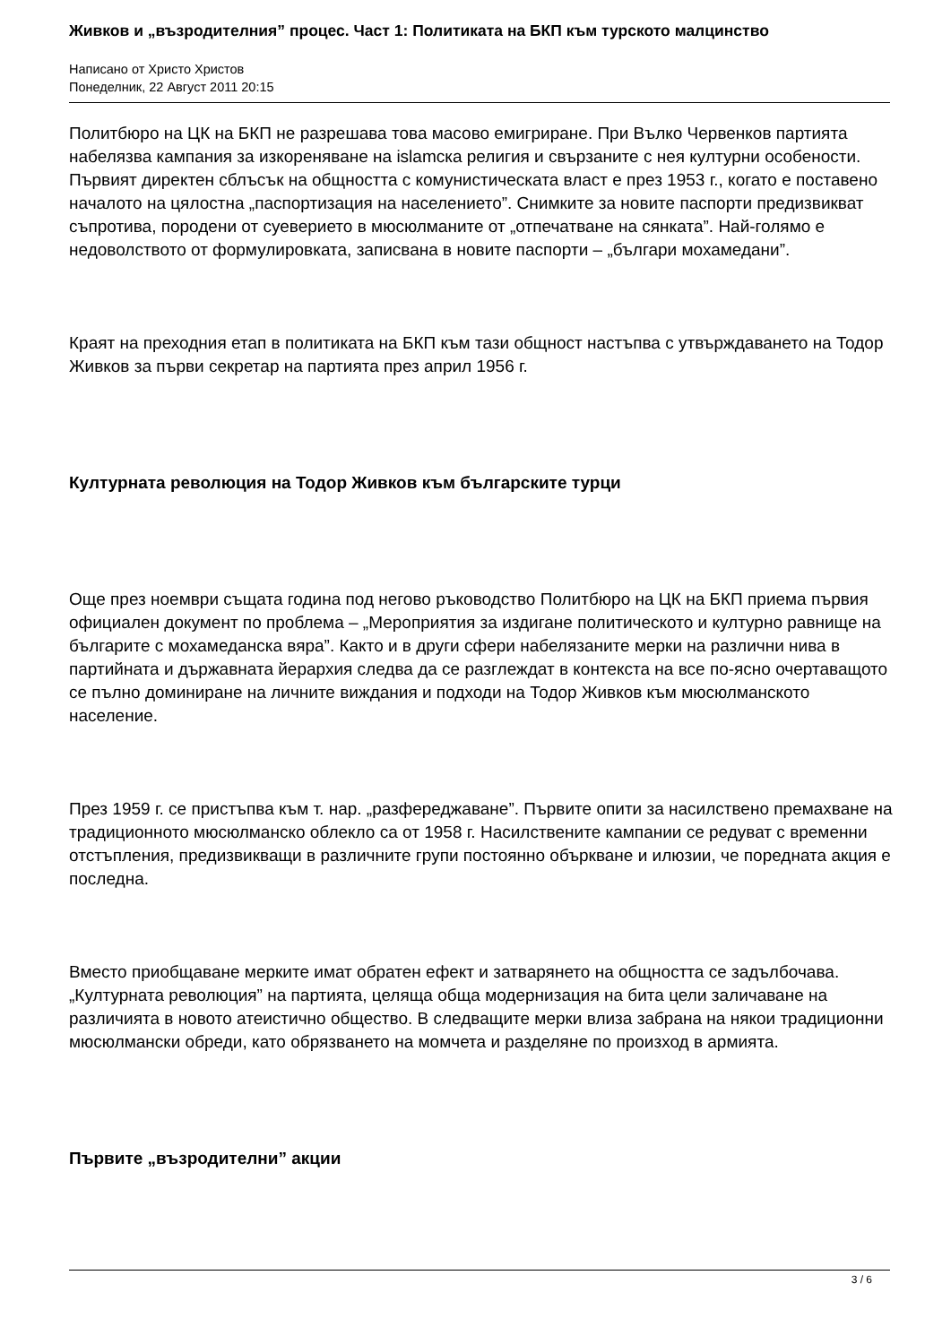Живков и „възродителния” процес. Част 1: Политиката на БКП към турското малцинство
Написано от Христо Христов
Понеделник, 22 Август 2011 20:15
Политбюро на ЦК на БКП не разрешава това масово емигриране. При Вълко Червенков партията набелязва кампания за изкореняване на islamска религия и свързаните с нея културни особености. Първият директен сблъсък на общността с комунистическата власт е през 1953 г., когато е поставено началото на цялостна „паспортизация на населението”. Снимките за новите паспорти предизвикват съпротива, породени от суеверието в мюсюлманите от „отпечатване на сянката”. Най-голямо е недоволството от формулировката, записвана в новите паспорти – „българи мохамедани”.
Краят на преходния етап в политиката на БКП към тази общност настъпва с утвърждаването на Тодор Живков за първи секретар на партията през април 1956 г.
Културната революция на Тодор Живков към българските турци
Още през ноември същата година под негово ръководство Политбюро на ЦК на БКП приема първия официален документ по проблема – „Мероприятия за издигане политическото и културно равнище на българите с мохамеданска вяра”. Както и в други сфери набелязаните мерки на различни нива в партийната и държавната йерархия следва да се разглеждат в контекста на все по-ясно очертаващото се пълно доминиране на личните виждания и подходи на Тодор Живков към мюсюлманското население.
През 1959 г. се пристъпва към т. нар. „разфереджаване”. Първите опити за насилствено премахване на традиционното мюсюлманско облекло са от 1958 г. Насилствените кампании се редуват с временни отстъпления, предизвикващи в различните групи постоянно объркване и илюзии, че поредната акция е последна.
Вместо приобщаване мерките имат обратен ефект и затварянето на общността се задълбочава. „Културната революция” на партията, целяща обща модернизация на бита цели заличаване на различията в новото атеистично общество. В следващите мерки влиза забрана на някои традиционни мюсюлмански обреди, като обрязването на момчета и разделяне по произход в армията.
Първите „възродителни” акции
3 / 6